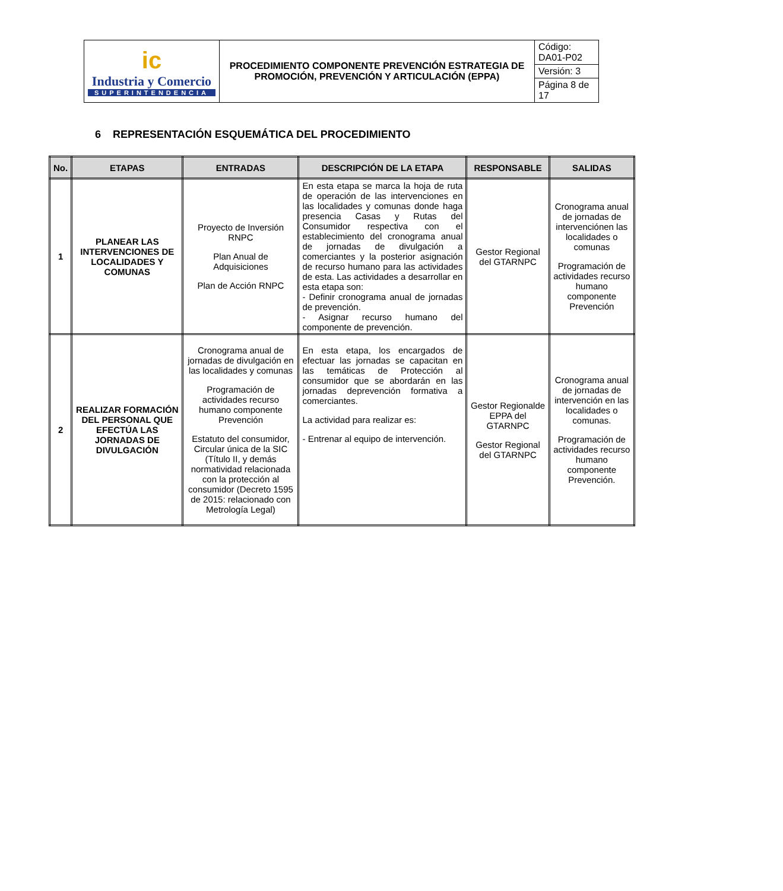| ic Industria y Comercio SUPERINTENDENCIA | PROCEDIMIENTO COMPONENTE PREVENCIÓN ESTRATEGIA DE PROMOCIÓN, PREVENCIÓN Y ARTICULACIÓN (EPPA) | Código: DA01-P02 |
| | | Versión: 3 |
| | | Página 8 de 17 |
6 REPRESENTACIÓN ESQUEMÁTICA DEL PROCEDIMIENTO
| No. | ETAPAS | ENTRADAS | DESCRIPCIÓN DE LA ETAPA | RESPONSABLE | SALIDAS |
| --- | --- | --- | --- | --- | --- |
| 1 | PLANEAR LAS INTERVENCIONES DE LOCALIDADES Y COMUNAS | Proyecto de Inversión RNPC Plan Anual de Adquisiciones Plan de Acción RNPC | En esta etapa se marca la hoja de ruta de operación de las intervenciones en las localidades y comunas donde haga presencia Casas y Rutas del Consumidor respectiva con el establecimiento del cronograma anual de jornadas de divulgación a comerciantes y la posterior asignación de recurso humano para las actividades de esta. Las actividades a desarrollar en esta etapa son: - Definir cronograma anual de jornadas de prevención. - Asignar recurso humano del componente de prevención. | Gestor Regional del GTARNPC | Cronograma anual de jornadas de intervenciónen las localidades o comunas Programación de actividades recurso humano componente Prevención |
| 2 | REALIZAR FORMACIÓN DEL PERSONAL QUE EFECTÚA LAS JORNADAS DE DIVULGACIÓN | Cronograma anual de jornadas de divulgación en las localidades y comunas Programación de actividades recurso humano componente Prevención Estatuto del consumidor, Circular única de la SIC (Título II, y demás normatividad relacionada con la protección al consumidor (Decreto 1595 de 2015: relacionado con Metrología Legal) | En esta etapa, los encargados de efectuar las jornadas se capacitan en las temáticas de Protección al consumidor que se abordarán en las jornadas deprevención formativa a comerciantes. La actividad para realizar es: - Entrenar al equipo de intervención. | Gestor Regionalde EPPA del GTARNPC Gestor Regional del GTARNPC | Cronograma anual de jornadas de intervención en las localidades o comunas. Programación de actividades recurso humano componente Prevención. |